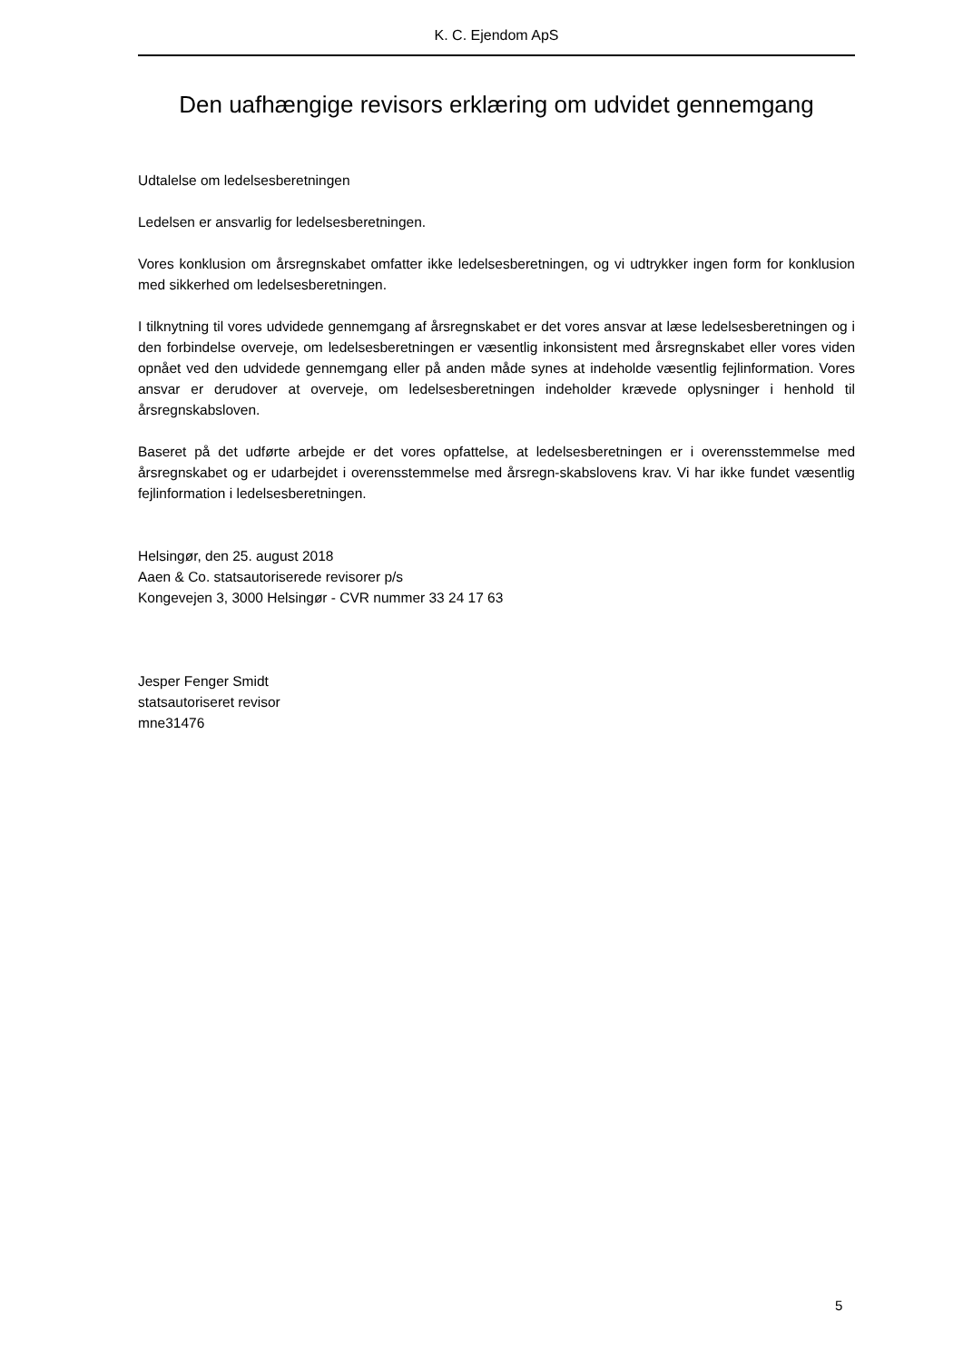K. C. Ejendom ApS
Den uafhængige revisors erklæring om udvidet gennemgang
Udtalelse om ledelsesberetningen
Ledelsen er ansvarlig for ledelsesberetningen.
Vores konklusion om årsregnskabet omfatter ikke ledelsesberetningen, og vi udtrykker ingen form for konklusion med sikkerhed om ledelsesberetningen.
I tilknytning til vores udvidede gennemgang af årsregnskabet er det vores ansvar at læse ledelsesberetningen og i den forbindelse overveje, om ledelsesberetningen er væsentlig inkonsistent med årsregnskabet eller vores viden opnået ved den udvidede gennemgang eller på anden måde synes at indeholde væsentlig fejlinformation. Vores ansvar er derudover at overveje, om ledelsesberetningen indeholder krævede oplysninger i henhold til årsregnskabsloven.
Baseret på det udførte arbejde er det vores opfattelse, at ledelsesberetningen er i overensstemmelse med årsregnskabet og er udarbejdet i overensstemmelse med årsregn-skabslovens krav. Vi har ikke fundet væsentlig fejlinformation i ledelsesberetningen.
Helsingør, den 25. august 2018
Aaen & Co. statsautoriserede revisorer p/s
Kongevejen 3, 3000 Helsingør - CVR nummer 33 24 17 63
Jesper Fenger Smidt
statsautoriseret revisor
mne31476
5